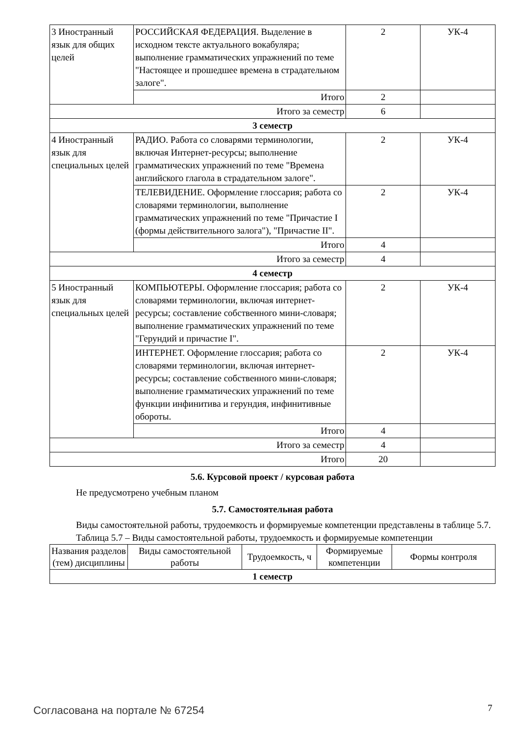| 3 Иностранный язык для общих целей | РОССИЙСКАЯ ФЕДЕРАЦИЯ. Выделение в исходном тексте актуального вокабуляра; выполнение грамматических упражнений по теме "Настоящее и прошедшее времена в страдательном залоге". | 2 | УК-4 |
| | Итого | 2 | |
| Итого за семестр | | 6 | |
| 3 семестр | | | |
| 4 Иностранный язык для специальных целей | РАДИО. Работа со словарями терминологии, включая Интернет-ресурсы; выполнение грамматических упражнений по теме "Времена английского глагола в страдательном залоге". | 2 | УК-4 |
| | ТЕЛЕВИДЕНИЕ. Оформление глоссария; работа со словарями терминологии, выполнение грамматических упражнений по теме "Причастие I (формы действительного залога"), "Причастие II". | 2 | УК-4 |
| | Итого | 4 | |
| Итого за семестр | | 4 | |
| 4 семестр | | | |
| 5 Иностранный язык для специальных целей | КОМПЬЮТЕРЫ. Оформление глоссария; работа со словарями терминологии, включая интернет-ресурсы; составление собственного мини-словаря; выполнение грамматических упражнений по теме "Герундий и причастие I". | 2 | УК-4 |
| | ИНТЕРНЕТ. Оформление глоссария; работа со словарями терминологии, включая интернет-ресурсы; составление собственного мини-словаря; выполнение грамматических упражнений по теме функции инфинитива и герундия, инфинитивные обороты. | 2 | УК-4 |
| | Итого | 4 | |
| Итого за семестр | | 4 | |
| Итого | | 20 | |
5.6. Курсовой проект / курсовая работа
Не предусмотрено учебным планом
5.7. Самостоятельная работа
Виды самостоятельной работы, трудоемкость и формируемые компетенции представлены в таблице 5.7.
Таблица 5.7 – Виды самостоятельной работы, трудоемкость и формируемые компетенции
| Названия разделов (тем) дисциплины | Виды самостоятельной работы | Трудоемкость, ч | Формируемые компетенции | Формы контроля |
| --- | --- | --- | --- | --- |
| 1 семестр | | | | |
Согласована на портале № 67254 7